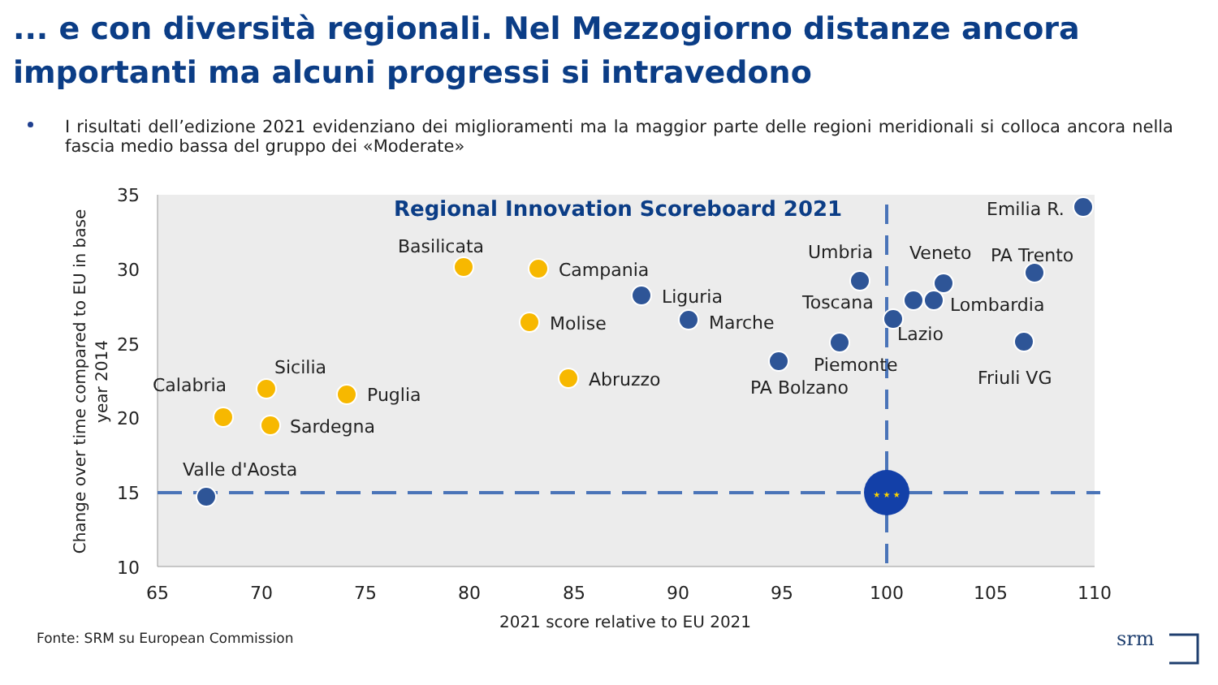... e con diversità regionali. Nel Mezzogiorno distanze ancora importanti ma alcuni progressi si intravedono
I risultati dell’edizione 2021 evidenziano dei miglioramenti ma la maggior parte delle regioni meridionali si colloca ancora nella fascia medio bassa del gruppo dei «Moderate»
35
30
25
20
15
10
65
70
75
80
85
90
95
100
105
110
2021 score relative to EU 2021
Change over time compared to EU in base
year 2014
Regional Innovation Scoreboard 2021
★ ★ ★
Emilia R.
PA Trento
Veneto
Umbria
Basilicata
Campania
Liguria
Toscana
Lombardia
Marche
Molise
Lazio
Piemonte
Sicilia
Calabria
Friuli VG
Abruzzo
PA Bolzano
Puglia
Sardegna
Valle d'Aosta
srm
Fonte: SRM su European Commission